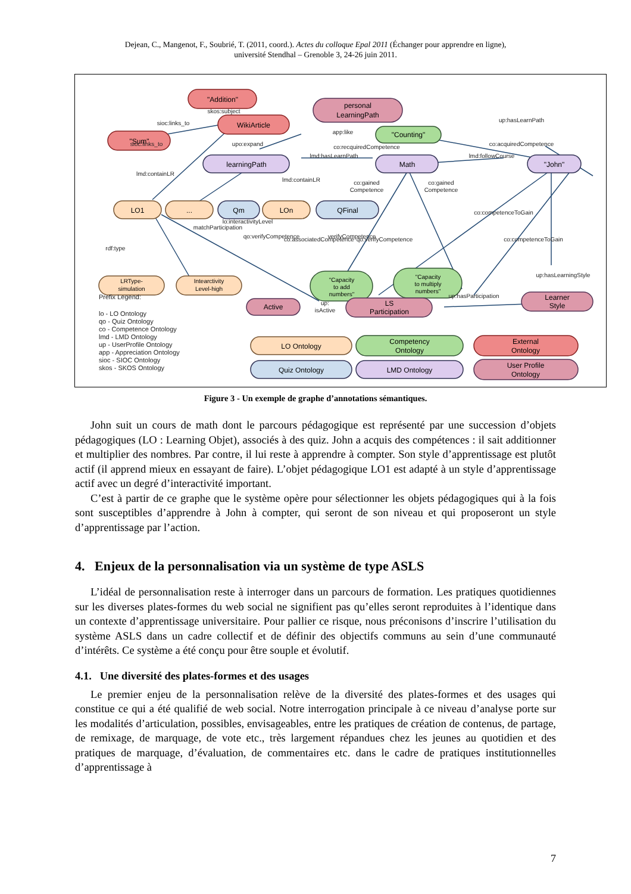Dejean, C., Mangenot, F., Soubrié, T. (2011, coord.). Actes du colloque Epal 2011 (Échanger pour apprendre en ligne),
université Stendhal – Grenoble 3, 24-26 juin 2011.
"Addition"
WikiArticle
"Sum"
personal
LearningPath
"Counting"
learningPath
Math
"John"
LO1
...
Qm
LOn
QFinal
LRType-
simulation
Intearctivity
Level-high
"Capacity
to add
numbers"
"Capacity
to multiply
numbers"
Active
LS
Participation
Learner
Style
skos:subject
sioc:links_to
upo:expand
app:like
co:recquiredCompetence
lmd:hasLearnPath
lmd:followCourse
up:hasLearnPath
co:acquiredCompetence
co:gained
Competence
co:gained
Competence
rdf:type
up:hasLearningStyle
up:hasParticipation
up:
isActive
sioc:links_to
lmd:containLR
lmd:containLR
co:associatedCompetence
qo:verifyCompetence
lo:interactivityLevel
matchParticipation
qo:verifyCompetence
verifyCompetence
co:competenceToGain
co:competenceToGain
Prefix Legend:
lo - LO Ontology
qo - Quiz Ontology
co - Competence Ontology
lmd - LMD Ontology
up - UserProfile Ontology
app - Appreciation Ontology
sioc - SIOC Ontology
skos - SKOS Ontology
LO Ontology
Competency
Ontology
External
Ontology
Quiz Ontology
LMD Ontology
User Profile
Ontology
Figure 3 - Un exemple de graphe d’annotations sémantiques.
John suit un cours de math dont le parcours pédagogique est représenté par une succession d’objets pédagogiques (LO : Learning Objet), associés à des quiz. John a acquis des compétences : il sait additionner et multiplier des nombres. Par contre, il lui reste à apprendre à compter. Son style d’apprentissage est plutôt actif (il apprend mieux en essayant de faire). L’objet pédagogique LO1 est adapté à un style d’apprentissage actif avec un degré d’interactivité important.
C’est à partir de ce graphe que le système opère pour sélectionner les objets pédagogiques qui à la fois sont susceptibles d’apprendre à John à compter, qui seront de son niveau et qui proposeront un style d’apprentissage par l’action.
4. Enjeux de la personnalisation via un système de type ASLS
L’idéal de personnalisation reste à interroger dans un parcours de formation. Les pratiques quotidiennes sur les diverses plates-formes du web social ne signifient pas qu’elles seront reproduites à l’identique dans un contexte d’apprentissage universitaire. Pour pallier ce risque, nous préconisons d’inscrire l’utilisation du système ASLS dans un cadre collectif et de définir des objectifs communs au sein d’une communauté d’intérêts. Ce système a été conçu pour être souple et évolutif.
4.1. Une diversité des plates-formes et des usages
Le premier enjeu de la personnalisation relève de la diversité des plates-formes et des usages qui constitue ce qui a été qualifié de web social. Notre interrogation principale à ce niveau d’analyse porte sur les modalités d’articulation, possibles, envisageables, entre les pratiques de création de contenus, de partage, de remixage, de marquage, de vote etc., très largement répandues chez les jeunes au quotidien et des pratiques de marquage, d’évaluation, de commentaires etc. dans le cadre de pratiques institutionnelles d’apprentissage à
7